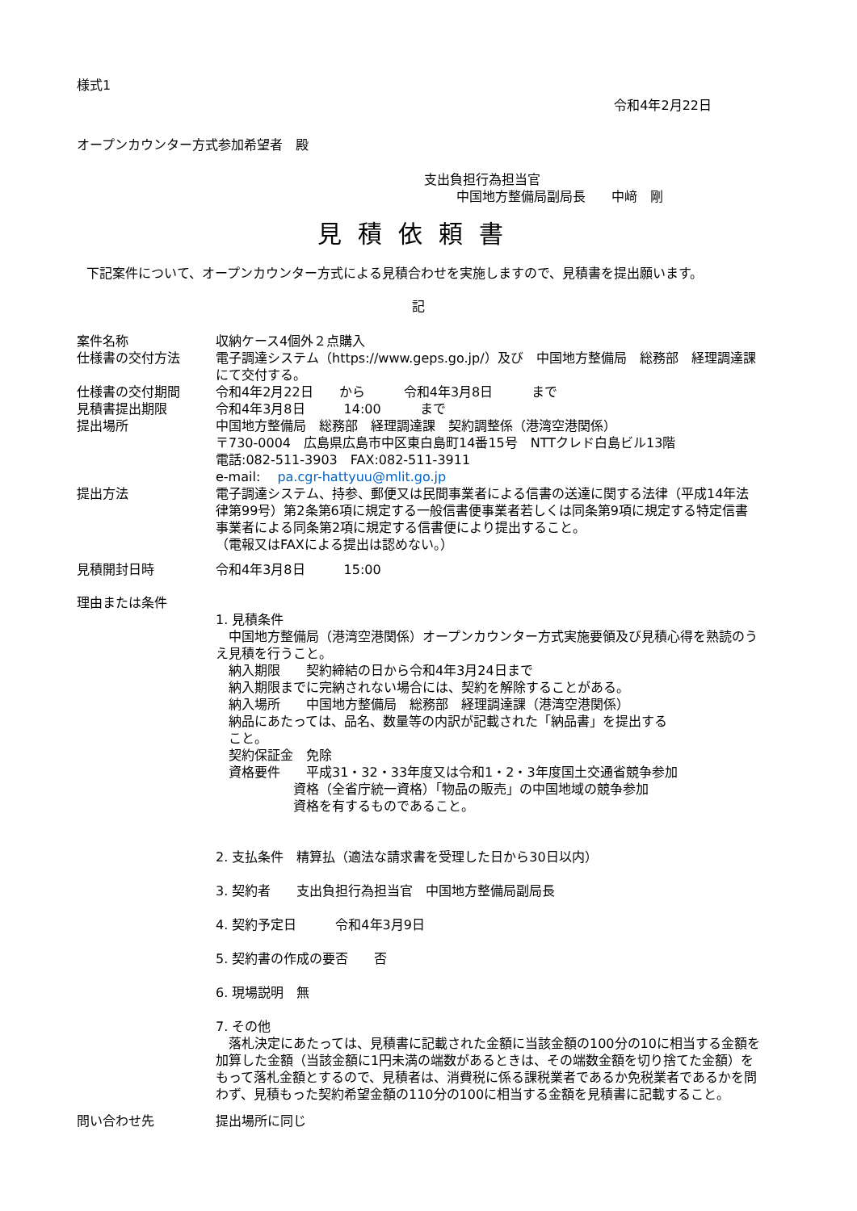様式1
令和4年2月22日
オープンカウンター方式参加希望者　殿
支出負担行為担当官
中国地方整備局副局長　　中﨑　剛
見積依頼書
下記案件について、オープンカウンター方式による見積合わせを実施しますので、見積書を提出願います。
記
案件名称 収納ケース4個外２点購入
仕様書の交付方法 電子調達システム（https://www.geps.go.jp/）及び　中国地方整備局　総務部　経理調達課にて交付する。
仕様書の交付期間 令和4年2月22日　　から　　　令和4年3月8日　　　まで
見積書提出期限 令和4年3月8日　　　14:00　　　まで
提出場所 中国地方整備局　総務部　経理調達課　契約調整係（港湾空港関係）
〒730-0004　広島県広島市中区東白島町14番15号　NTTクレド白島ビル13階
電話:082-511-3903　FAX:082-511-3911
e-mail:　 pa.cgr-hattyuu@mlit.go.jp
提出方法 電子調達システム、持参、郵便又は民間事業者による信書の送達に関する法律（平成14年法律第99号）第2条第6項に規定する一般信書便事業者若しくは同条第9項に規定する特定信書事業者による同条第2項に規定する信書便により提出すること。
（電報又はFAXによる提出は認めない。）
見積開封日時 令和4年3月8日　　　15:00
理由または条件
1. 見積条件
　中国地方整備局（港湾空港関係）オープンカウンター方式実施要領及び見積心得を熟読のうえ見積を行うこと。
　納入期限　　契約締結の日から令和4年3月24日まで
　納入期限までに完納されない場合には、契約を解除することがある。
　納入場所　　中国地方整備局　総務部　経理調達課（港湾空港関係）
　納品にあたっては、品名、数量等の内訳が記載された「納品書」を提出する
　こと。
　契約保証金　免除
　資格要件　　平成31・32・33年度又は令和1・2・3年度国土交通省競争参加
　　　　　　資格（全省庁統一資格）「物品の販売」の中国地域の競争参加
　　　　　　資格を有するものであること。
2. 支払条件　精算払（適法な請求書を受理した日から30日以内）
3. 契約者　　支出負担行為担当官　中国地方整備局副局長
4. 契約予定日　　　令和4年3月9日
5. 契約書の作成の要否　　否
6. 現場説明　無
7. その他
　落札決定にあたっては、見積書に記載された金額に当該金額の100分の10に相当する金額を加算した金額（当該金額に1円未満の端数があるときは、その端数金額を切り捨てた金額）をもって落札金額とするので、見積者は、消費税に係る課税業者であるか免税業者であるかを問わず、見積もった契約希望金額の110分の100に相当する金額を見積書に記載すること。
問い合わせ先 提出場所に同じ